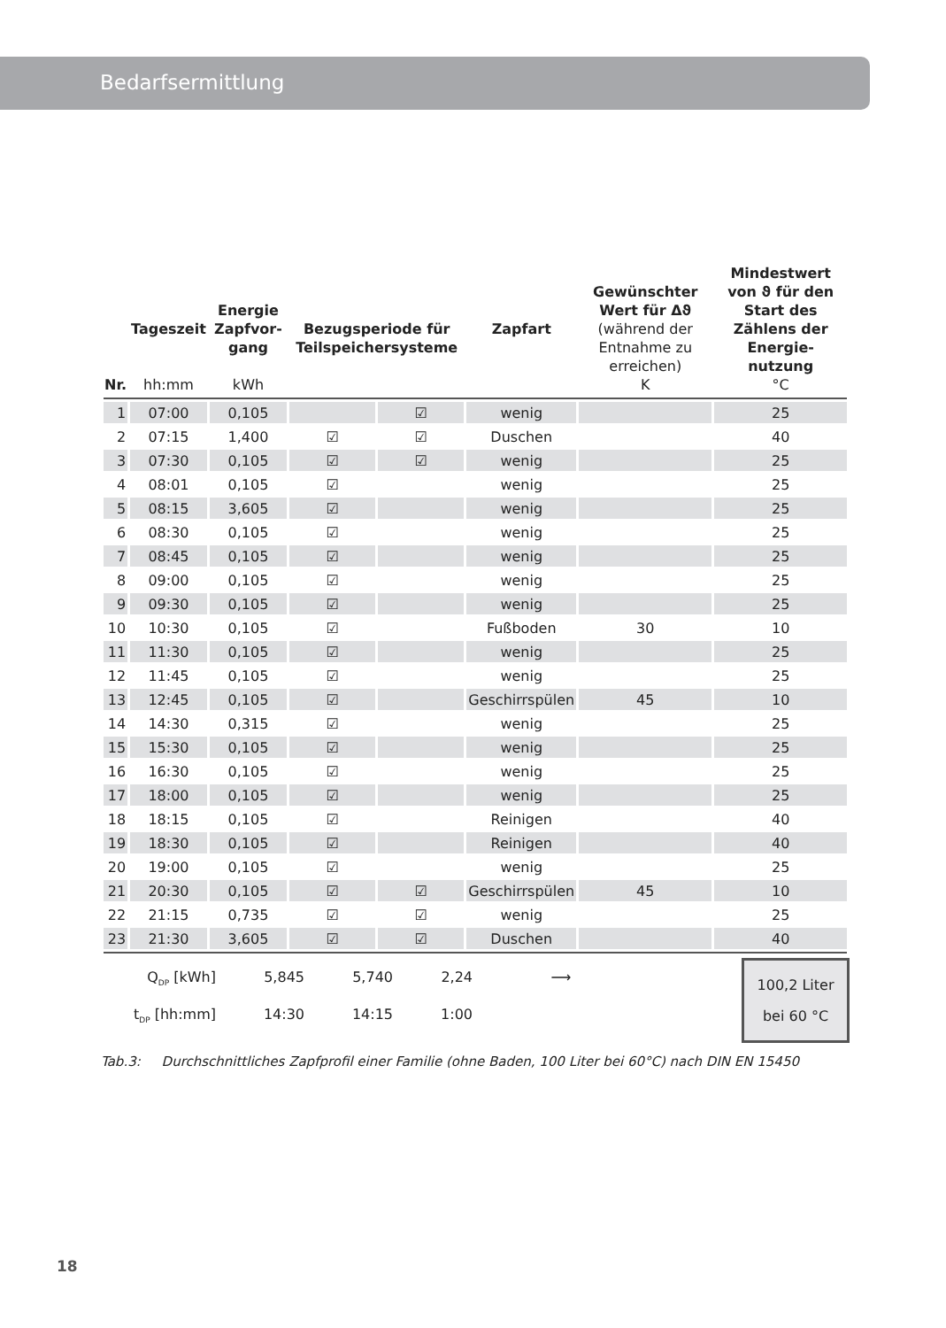Bedarfsermittlung
| Nr. | Tageszeit hh:mm | Energie Zapfvor-gang kWh | Bezugsperiode für Teilspeichersysteme | | Zapfart | Gewünschter Wert für Δϑ (während der Entnahme zu erreichen) K | Mindestwert von ϑ für den Start des Zählens der Energie-nutzung °C |
| --- | --- | --- | --- | --- | --- | --- | --- |
| 1 | 07:00 | 0,105 | | ☑ | wenig | | 25 |
| 2 | 07:15 | 1,400 | ☑ | ☑ | Duschen | | 40 |
| 3 | 07:30 | 0,105 | ☑ | ☑ | wenig | | 25 |
| 4 | 08:01 | 0,105 | ☑ | | wenig | | 25 |
| 5 | 08:15 | 3,605 | ☑ | | wenig | | 25 |
| 6 | 08:30 | 0,105 | ☑ | | wenig | | 25 |
| 7 | 08:45 | 0,105 | ☑ | | wenig | | 25 |
| 8 | 09:00 | 0,105 | ☑ | | wenig | | 25 |
| 9 | 09:30 | 0,105 | ☑ | | wenig | | 25 |
| 10 | 10:30 | 0,105 | ☑ | | Fußboden | 30 | 10 |
| 11 | 11:30 | 0,105 | ☑ | | wenig | | 25 |
| 12 | 11:45 | 0,105 | ☑ | | wenig | | 25 |
| 13 | 12:45 | 0,105 | ☑ | | Geschirrspülen | 45 | 10 |
| 14 | 14:30 | 0,315 | ☑ | | wenig | | 25 |
| 15 | 15:30 | 0,105 | ☑ | | wenig | | 25 |
| 16 | 16:30 | 0,105 | ☑ | | wenig | | 25 |
| 17 | 18:00 | 0,105 | ☑ | | wenig | | 25 |
| 18 | 18:15 | 0,105 | ☑ | | Reinigen | | 40 |
| 19 | 18:30 | 0,105 | ☑ | | Reinigen | | 40 |
| 20 | 19:00 | 0,105 | ☑ | | wenig | | 25 |
| 21 | 20:30 | 0,105 | ☑ | ☑ | Geschirrspülen | 45 | 10 |
| 22 | 21:15 | 0,735 | ☑ | ☑ | wenig | | 25 |
| 23 | 21:30 | 3,605 | ☑ | ☑ | Duschen | | 40 |
Q<sub>DP</sub> [kWh] 5,845 5,740 2,24 ⟶
t<sub>DP</sub> [hh:mm] 14:30 14:15 1:00
100,2 Liter
bei 60 °C
Tab.3: Durchschnittliches Zapfprofil einer Familie (ohne Baden, 100 Liter bei 60°C) nach DIN EN 15450
18